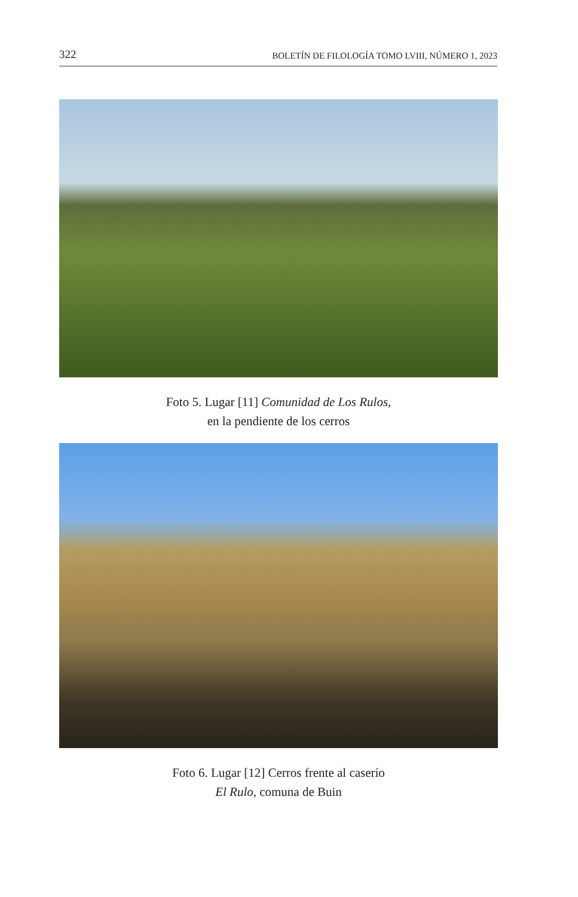322 BOLETÍN DE FILOLOGÍA TOMO LVIII, NÚMERO 1, 2023
Foto 5. Lugar [11] Comunidad de Los Rulos,
en la pendiente de los cerros
Foto 6. Lugar [12] Cerros frente al caserío
El Rulo, comuna de Buin